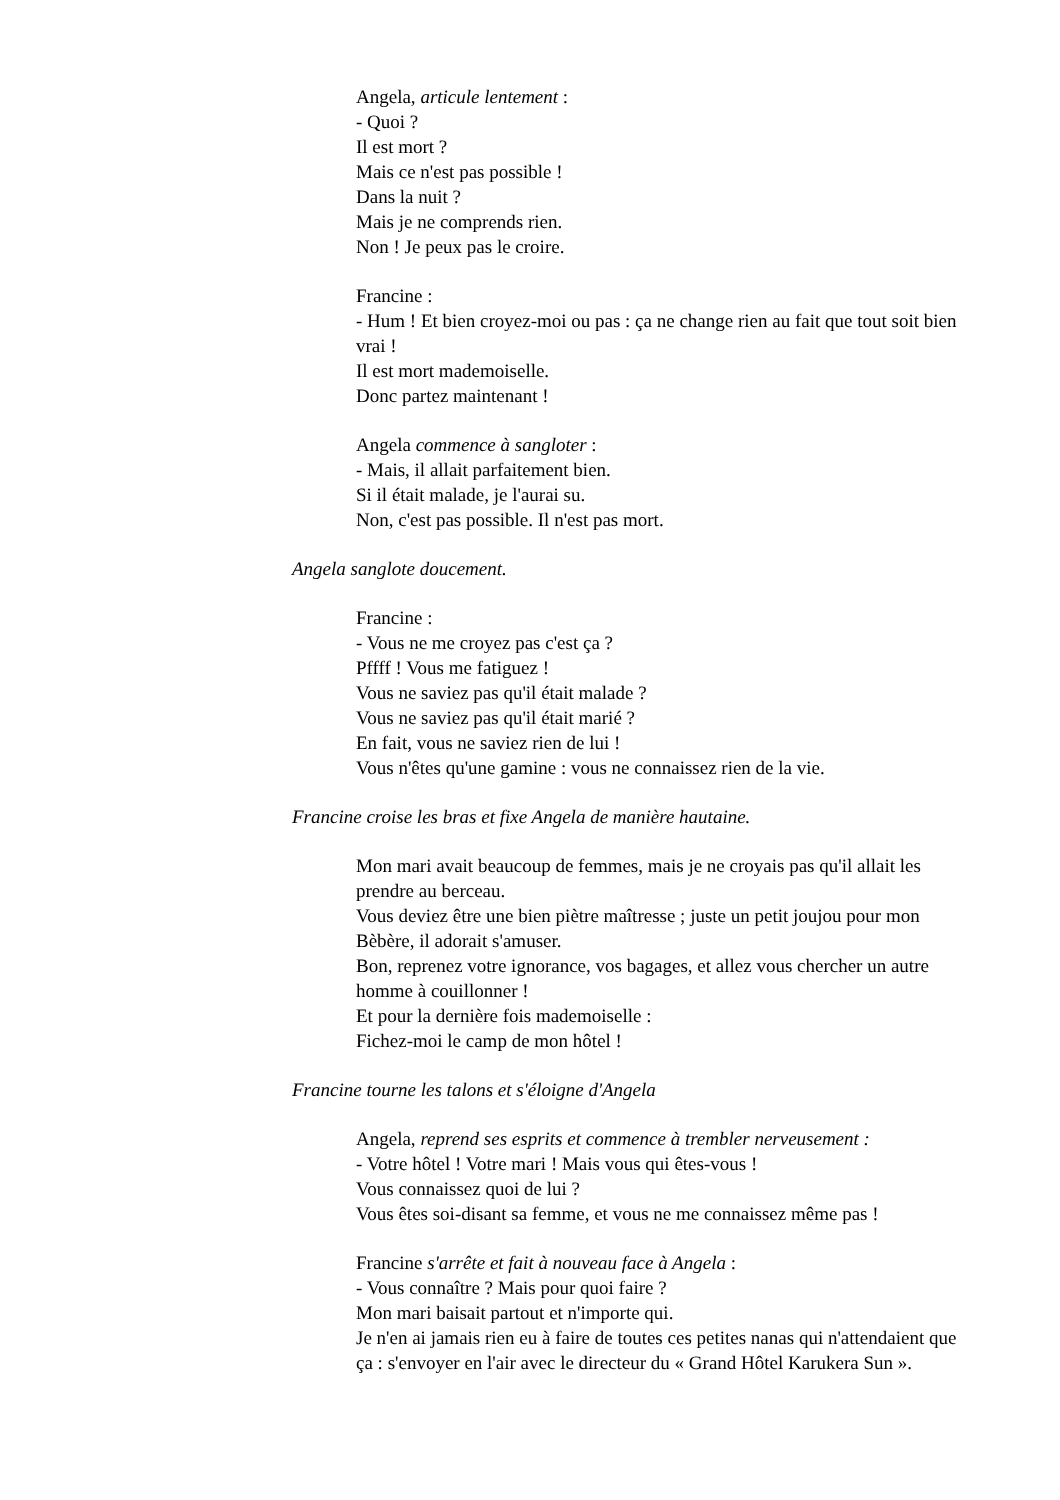Angela, articule lentement :
- Quoi ?
Il est mort ?
Mais ce n'est pas possible !
Dans la nuit ?
Mais je ne comprends rien.
Non ! Je peux pas le croire.
Francine :
- Hum ! Et bien croyez-moi ou pas : ça ne change rien au fait que tout soit bien vrai !
Il est mort mademoiselle.
Donc partez maintenant !
Angela commence à sangloter :
- Mais, il allait parfaitement bien.
Si il était malade, je l'aurai su.
Non, c'est pas possible. Il n'est pas mort.
Angela sanglote doucement.
Francine :
- Vous ne me croyez pas c'est ça ?
Pffff ! Vous me fatiguez !
Vous ne saviez pas qu'il était malade ?
Vous ne saviez pas qu'il était marié ?
En fait, vous ne saviez rien de lui !
Vous n'êtes qu'une gamine : vous ne connaissez rien de la vie.
Francine croise les bras et fixe Angela de manière hautaine.
Mon mari avait beaucoup de femmes, mais je ne croyais pas qu'il allait les prendre au berceau.
Vous deviez être une bien piètre maîtresse ; juste un petit joujou pour mon Bèbère, il adorait s'amuser.
Bon, reprenez votre ignorance, vos bagages, et allez vous chercher un autre homme à couillonner !
Et pour la dernière fois mademoiselle :
Fichez-moi le camp de mon hôtel !
Francine tourne les talons et s'éloigne d'Angela
Angela, reprend ses esprits et commence à trembler nerveusement :
- Votre hôtel ! Votre mari ! Mais vous qui êtes-vous !
Vous connaissez quoi de lui ?
Vous êtes soi-disant sa femme, et vous ne me connaissez même pas !
Francine s'arrête et fait à nouveau face à Angela :
- Vous connaître ? Mais pour quoi faire ?
Mon mari baisait partout et n'importe qui.
Je n'en ai jamais rien eu à faire de toutes ces petites nanas qui n'attendaient que ça : s'envoyer en l'air avec le directeur du « Grand Hôtel Karukera Sun ».